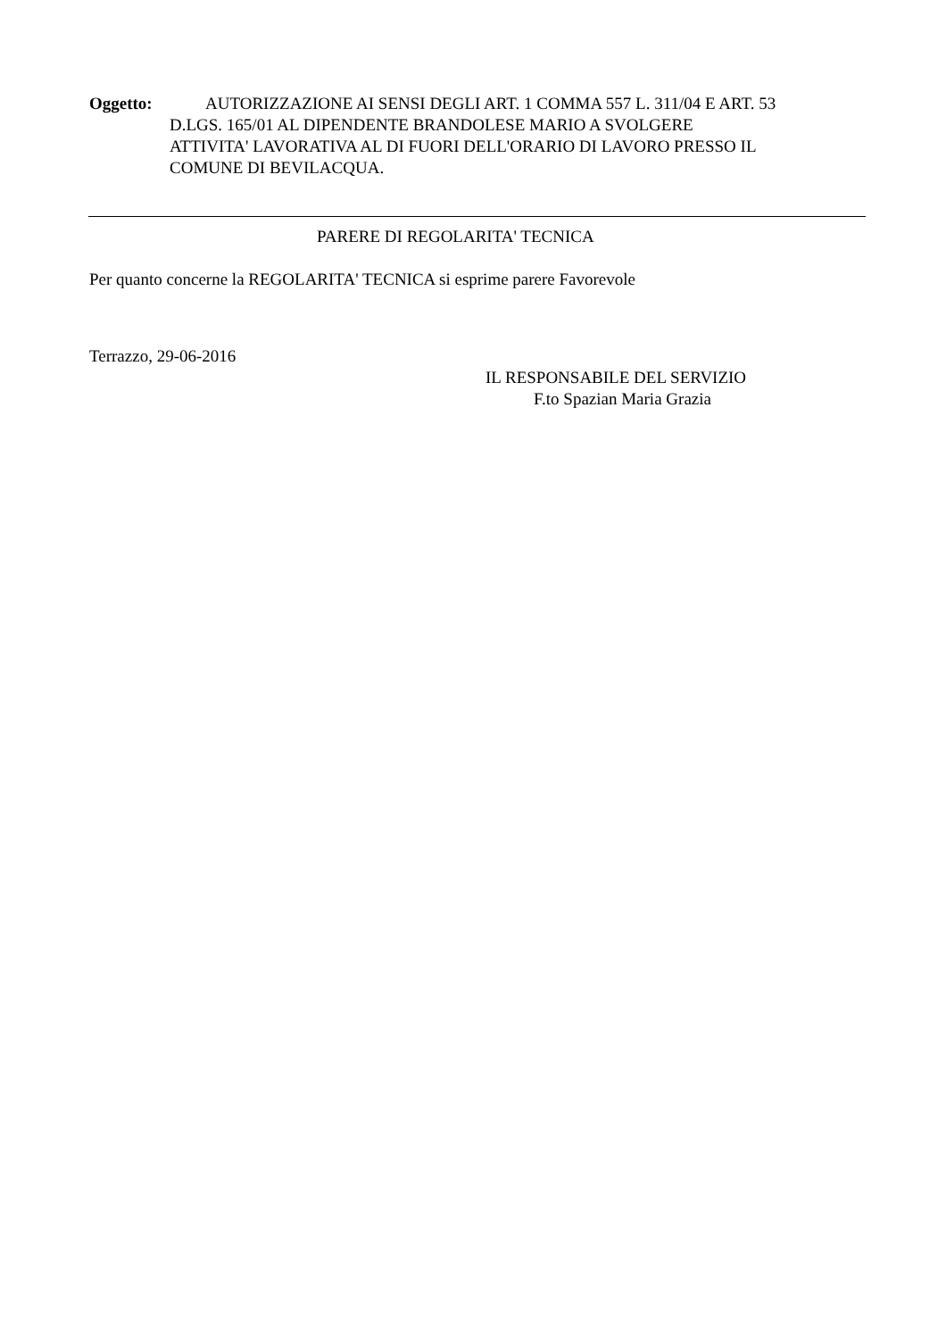Oggetto: AUTORIZZAZIONE AI SENSI DEGLI ART. 1 COMMA 557 L. 311/04 E ART. 53
D.LGS. 165/01 AL DIPENDENTE BRANDOLESE MARIO A SVOLGERE
ATTIVITA' LAVORATIVA AL DI FUORI DELL'ORARIO DI LAVORO PRESSO IL
COMUNE DI BEVILACQUA.
PARERE DI REGOLARITA' TECNICA
Per quanto concerne la REGOLARITA' TECNICA si esprime parere Favorevole
Terrazzo, 29-06-2016
IL RESPONSABILE DEL SERVIZIO
F.to Spazian Maria Grazia